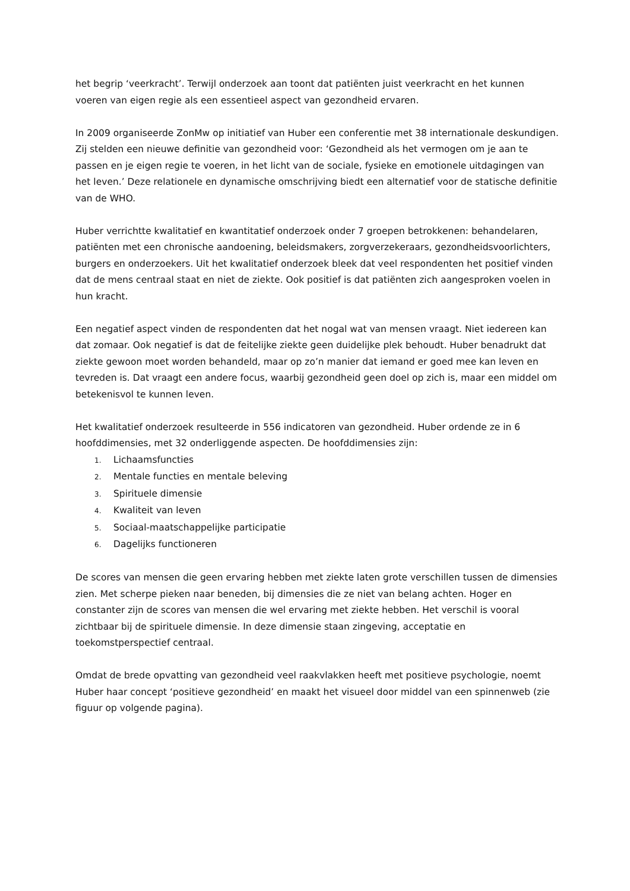het begrip ‘veerkracht’. Terwijl onderzoek aan toont dat patiënten juist veerkracht en het kunnen voeren van eigen regie als een essentieel aspect van gezondheid ervaren.
In 2009 organiseerde ZonMw op initiatief van Huber een conferentie met 38 internationale deskundigen. Zij stelden een nieuwe definitie van gezondheid voor: ‘Gezondheid als het vermogen om je aan te passen en je eigen regie te voeren, in het licht van de sociale, fysieke en emotionele uitdagingen van het leven.’ Deze relationele en dynamische omschrijving biedt een alternatief voor de statische definitie van de WHO.
Huber verrichtte kwalitatief en kwantitatief onderzoek onder 7 groepen betrokkenen: behandelaren, patiënten met een chronische aandoening, beleidsmakers, zorgverzekeraars, gezondheidsvoorlichters, burgers en onderzoekers. Uit het kwalitatief onderzoek bleek dat veel respondenten het positief vinden dat de mens centraal staat en niet de ziekte. Ook positief is dat patiënten zich aangesproken voelen in hun kracht.
Een negatief aspect vinden de respondenten dat het nogal wat van mensen vraagt. Niet iedereen kan dat zomaar. Ook negatief is dat de feitelijke ziekte geen duidelijke plek behoudt. Huber benadrukt dat ziekte gewoon moet worden behandeld, maar op zo’n manier dat iemand er goed mee kan leven en tevreden is. Dat vraagt een andere focus, waarbij gezondheid geen doel op zich is, maar een middel om betekenisvol te kunnen leven.
Het kwalitatief onderzoek resulteerde in 556 indicatoren van gezondheid. Huber ordende ze in 6 hoofddimensies, met 32 onderliggende aspecten. De hoofddimensies zijn:
1. Lichaamsfuncties
2. Mentale functies en mentale beleving
3. Spirituele dimensie
4. Kwaliteit van leven
5. Sociaal-maatschappelijke participatie
6. Dagelijks functioneren
De scores van mensen die geen ervaring hebben met ziekte laten grote verschillen tussen de dimensies zien. Met scherpe pieken naar beneden, bij dimensies die ze niet van belang achten. Hoger en constanter zijn de scores van mensen die wel ervaring met ziekte hebben. Het verschil is vooral zichtbaar bij de spirituele dimensie. In deze dimensie staan zingeving, acceptatie en toekomstperspectief centraal.
Omdat de brede opvatting van gezondheid veel raakvlakken heeft met positieve psychologie, noemt Huber haar concept ‘positieve gezondheid’ en maakt het visueel door middel van een spinnenweb (zie figuur op volgende pagina).